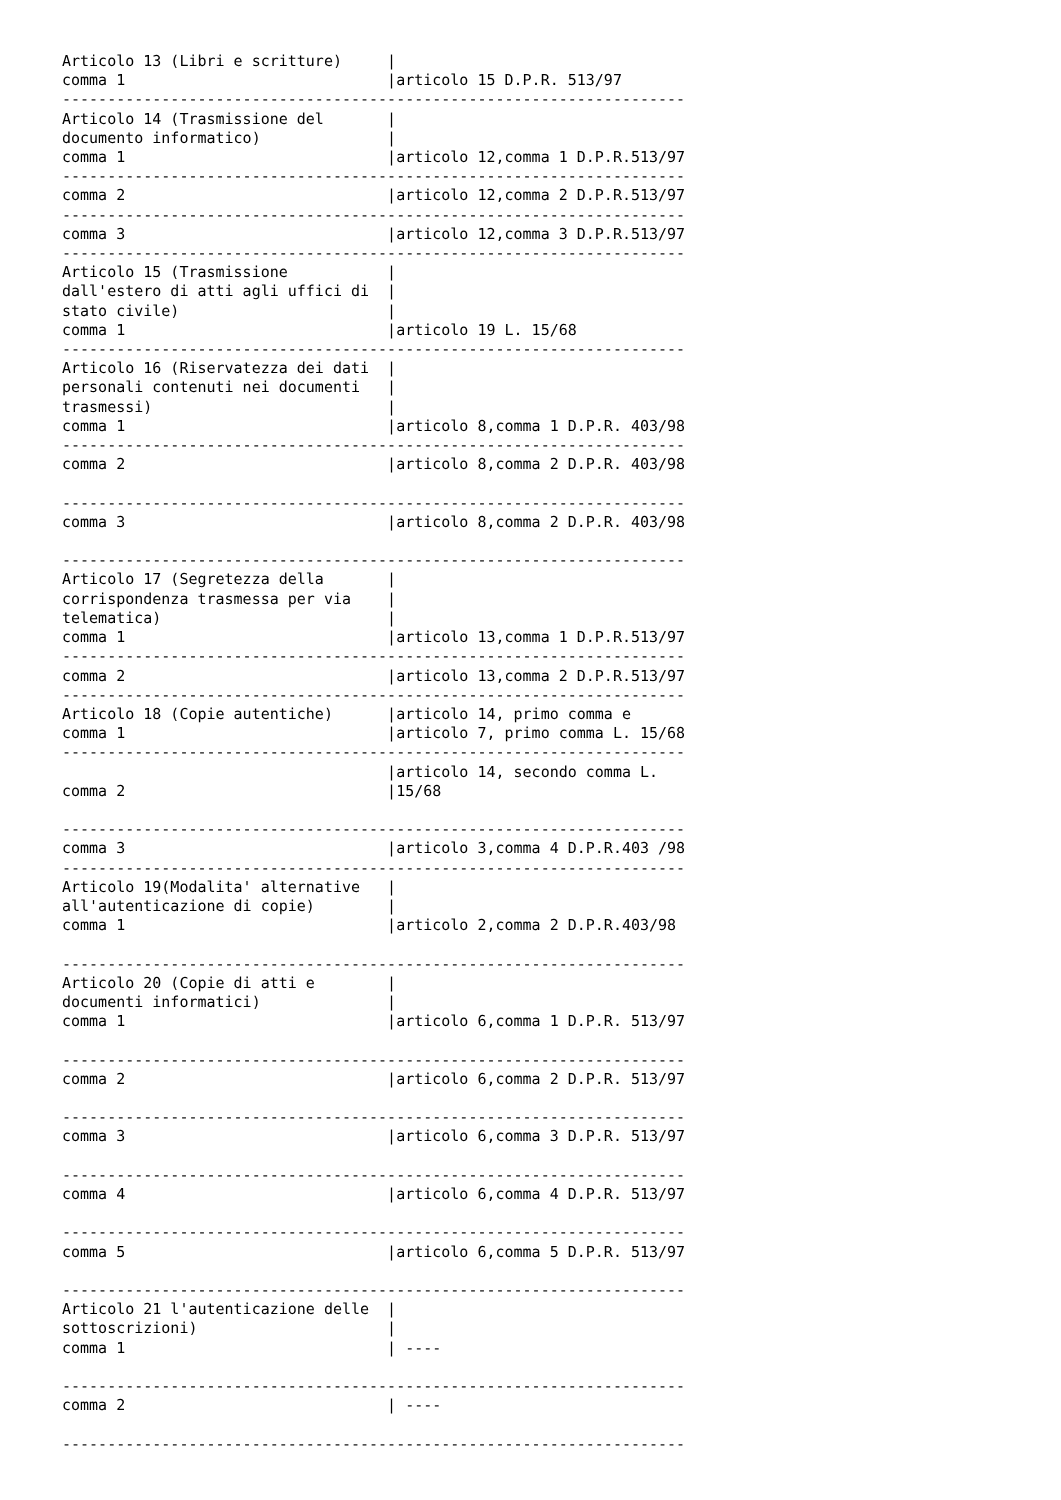Articolo 13 (Libri e scritture)     |
comma 1                             |articolo 15 D.P.R. 513/97
---------------------------------------------------------------------
Articolo 14 (Trasmissione del       |
documento informatico)              |
comma 1                             |articolo 12,comma 1 D.P.R.513/97
---------------------------------------------------------------------
comma 2                             |articolo 12,comma 2 D.P.R.513/97
---------------------------------------------------------------------
comma 3                             |articolo 12,comma 3 D.P.R.513/97
---------------------------------------------------------------------
Articolo 15 (Trasmissione           |
dall'estero di atti agli uffici di  |
stato civile)                       |
comma 1                             |articolo 19 L. 15/68
---------------------------------------------------------------------
Articolo 16 (Riservatezza dei dati  |
personali contenuti nei documenti   |
trasmessi)                          |
comma 1                             |articolo 8,comma 1 D.P.R. 403/98
---------------------------------------------------------------------
comma 2                             |articolo 8,comma 2 D.P.R. 403/98

---------------------------------------------------------------------
comma 3                             |articolo 8,comma 2 D.P.R. 403/98

---------------------------------------------------------------------
Articolo 17 (Segretezza della       |
corrispondenza trasmessa per via    |
telematica)                         |
comma 1                             |articolo 13,comma 1 D.P.R.513/97
---------------------------------------------------------------------
comma 2                             |articolo 13,comma 2 D.P.R.513/97
---------------------------------------------------------------------
Articolo 18 (Copie autentiche)      |articolo 14, primo comma e
comma 1                             |articolo 7, primo comma L. 15/68
---------------------------------------------------------------------
                                    |articolo 14, secondo comma L.
comma 2                             |15/68

---------------------------------------------------------------------
comma 3                             |articolo 3,comma 4 D.P.R.403 /98
---------------------------------------------------------------------
Articolo 19(Modalita' alternative   |
all'autenticazione di copie)        |
comma 1                             |articolo 2,comma 2 D.P.R.403/98

---------------------------------------------------------------------
Articolo 20 (Copie di atti e        |
documenti informatici)              |
comma 1                             |articolo 6,comma 1 D.P.R. 513/97

---------------------------------------------------------------------
comma 2                             |articolo 6,comma 2 D.P.R. 513/97

---------------------------------------------------------------------
comma 3                             |articolo 6,comma 3 D.P.R. 513/97

---------------------------------------------------------------------
comma 4                             |articolo 6,comma 4 D.P.R. 513/97

---------------------------------------------------------------------
comma 5                             |articolo 6,comma 5 D.P.R. 513/97

---------------------------------------------------------------------
Articolo 21 l'autenticazione delle  |
sottoscrizioni)                     |
comma 1                             | ----

---------------------------------------------------------------------
comma 2                             | ----

---------------------------------------------------------------------